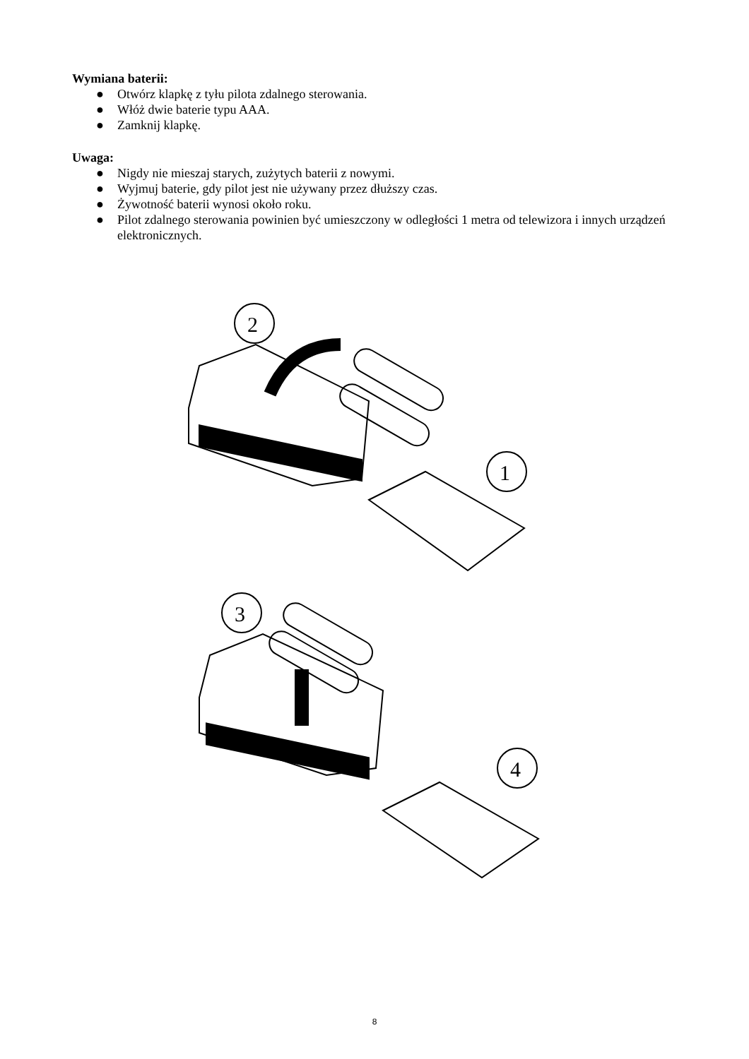Wymiana baterii:
● Otwórz klapkę z tyłu pilota zdalnego sterowania.
● Włóż dwie baterie typu AAA.
● Zamknij klapkę.
Uwaga:
● Nigdy nie mieszaj starych, zużytych baterii z nowymi.
● Wyjmuj baterie, gdy pilot jest nie używany przez dłuższy czas.
● Żywotność baterii wynosi około roku.
● Pilot zdalnego sterowania powinien być umieszczony w odległości 1 metra od telewizora i innych urządzeń elektronicznych.
2
1
3
4
8